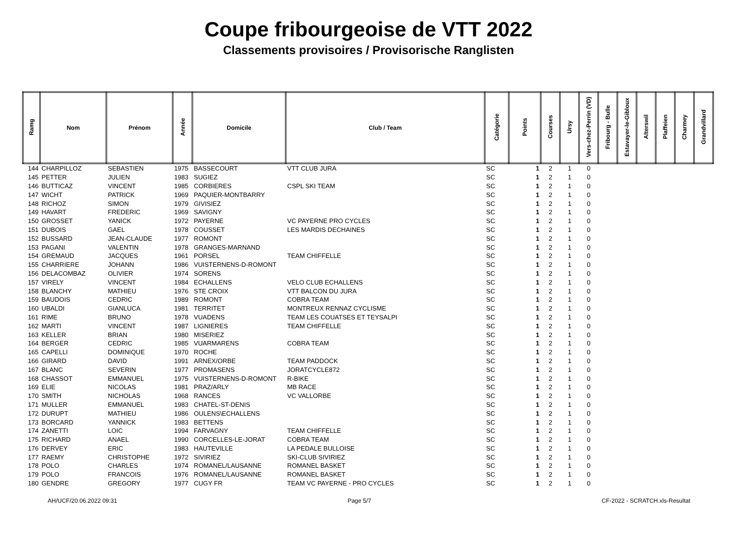Coupe fribourgeoise de VTT 2022
Classements provisoires / Provisorische Ranglisten
| Ramg | Nom | Prénom | Année | Domicile | Club / Team | Catégorie | Points | Courses | Ursy | Vers-chez-Perrin (VD) | Fribourg - Bulle | Estavayer-le-Gibloux | Alterswil | Plaffeien | Charmey | Grandvillard |
| --- | --- | --- | --- | --- | --- | --- | --- | --- | --- | --- | --- | --- | --- | --- | --- | --- |
| 144 | CHARPILLOZ | SEBASTIEN | 1975 | BASSECOURT | VTT CLUB JURA | SC | 1 | 2 | 1 | 0 | | | | | | |
| 145 | PETTER | JULIEN | 1983 | SUGIEZ | | SC | 1 | 2 | 1 | 0 | | | | | | |
| 146 | BUTTICAZ | VINCENT | 1985 | CORBIERES | CSPL SKI TEAM | SC | 1 | 2 | 1 | 0 | | | | | | |
| 147 | WICHT | PATRICK | 1969 | PAQUIER-MONTBARRY | | SC | 1 | 2 | 1 | 0 | | | | | | |
| 148 | RICHOZ | SIMON | 1979 | GIVISIEZ | | SC | 1 | 2 | 1 | 0 | | | | | | |
| 149 | HAVART | FREDERIC | 1969 | SAVIGNY | | SC | 1 | 2 | 1 | 0 | | | | | | |
| 150 | GROSSET | YANICK | 1972 | PAYERNE | VC PAYERNE PRO CYCLES | SC | 1 | 2 | 1 | 0 | | | | | | |
| 151 | DUBOIS | GAEL | 1978 | COUSSET | LES MARDIS DECHAINES | SC | 1 | 2 | 1 | 0 | | | | | | |
| 152 | BUSSARD | JEAN-CLAUDE | 1977 | ROMONT | | SC | 1 | 2 | 1 | 0 | | | | | | |
| 153 | PAGANI | VALENTIN | 1978 | GRANGES-MARNAND | | SC | 1 | 2 | 1 | 0 | | | | | | |
| 154 | GREMAUD | JACQUES | 1961 | PORSEL | TEAM CHIFFELLE | SC | 1 | 2 | 1 | 0 | | | | | | |
| 155 | CHARRIERE | JOHANN | 1986 | VUISTERNENS-D-ROMONT | | SC | 1 | 2 | 1 | 0 | | | | | | |
| 156 | DELACOMBAZ | OLIVIER | 1974 | SORENS | | SC | 1 | 2 | 1 | 0 | | | | | | |
| 157 | VIRELY | VINCENT | 1984 | ECHALLENS | VELO CLUB ECHALLENS | SC | 1 | 2 | 1 | 0 | | | | | | |
| 158 | BLANCHY | MATHIEU | 1976 | STE CROIX | VTT BALCON DU JURA | SC | 1 | 2 | 1 | 0 | | | | | | |
| 159 | BAUDOIS | CEDRIC | 1989 | ROMONT | COBRA TEAM | SC | 1 | 2 | 1 | 0 | | | | | | |
| 160 | UBALDI | GIANLUCA | 1981 | TERRITET | MONTREUX RENNAZ CYCLISME | SC | 1 | 2 | 1 | 0 | | | | | | |
| 161 | RIME | BRUNO | 1978 | VUADENS | TEAM LES COUATSES ET TEYSALPI | SC | 1 | 2 | 1 | 0 | | | | | | |
| 162 | MARTI | VINCENT | 1987 | LIGNIERES | TEAM CHIFFELLE | SC | 1 | 2 | 1 | 0 | | | | | | |
| 163 | KELLER | BRIAN | 1980 | MISERIEZ | | SC | 1 | 2 | 1 | 0 | | | | | | |
| 164 | BERGER | CEDRIC | 1985 | VUARMARENS | COBRA TEAM | SC | 1 | 2 | 1 | 0 | | | | | | |
| 165 | CAPELLI | DOMINIQUE | 1970 | ROCHE | | SC | 1 | 2 | 1 | 0 | | | | | | |
| 166 | GIRARD | DAVID | 1991 | ARNEX/ORBE | TEAM PADDOCK | SC | 1 | 2 | 1 | 0 | | | | | | |
| 167 | BLANC | SEVERIN | 1977 | PROMASENS | JORATCYCLE872 | SC | 1 | 2 | 1 | 0 | | | | | | |
| 168 | CHASSOT | EMMANUEL | 1975 | VUISTERNENS-D-ROMONT | R-BIKE | SC | 1 | 2 | 1 | 0 | | | | | | |
| 169 | ELIE | NICOLAS | 1981 | PRAZ/ARLY | MB RACE | SC | 1 | 2 | 1 | 0 | | | | | | |
| 170 | SMITH | NICHOLAS | 1968 | RANCES | VC VALLORBE | SC | 1 | 2 | 1 | 0 | | | | | | |
| 171 | MULLER | EMMANUEL | 1983 | CHATEL-ST-DENIS | | SC | 1 | 2 | 1 | 0 | | | | | | |
| 172 | DURUPT | MATHIEU | 1986 | OULENS\ECHALLENS | | SC | 1 | 2 | 1 | 0 | | | | | | |
| 173 | BORCARD | YANNICK | 1983 | BETTENS | | SC | 1 | 2 | 1 | 0 | | | | | | |
| 174 | ZANETTI | LOIC | 1994 | FARVAGNY | TEAM CHIFFELLE | SC | 1 | 2 | 1 | 0 | | | | | | |
| 175 | RICHARD | ANAEL | 1990 | CORCELLES-LE-JORAT | COBRA TEAM | SC | 1 | 2 | 1 | 0 | | | | | | |
| 176 | DERVEY | ERIC | 1983 | HAUTEVILLE | LA PEDALE BULLOISE | SC | 1 | 2 | 1 | 0 | | | | | | |
| 177 | RAEMY | CHRISTOPHE | 1972 | SIVIRIEZ | SKI-CLUB SIVIRIEZ | SC | 1 | 2 | 1 | 0 | | | | | | |
| 178 | POLO | CHARLES | 1974 | ROMANEL/LAUSANNE | ROMANEL BASKET | SC | 1 | 2 | 1 | 0 | | | | | | |
| 179 | POLO | FRANCOIS | 1976 | ROMANEL/LAUSANNE | ROMANEL BASKET | SC | 1 | 2 | 1 | 0 | | | | | | |
| 180 | GENDRE | GREGORY | 1977 | CUGY FR | TEAM VC PAYERNE - PRO CYCLES | SC | 1 | 2 | 1 | 0 | | | | | | |
AH/UCF/20.06.2022 09:31 Page 5/7 CF-2022 - SCRATCH.xls-Resultat